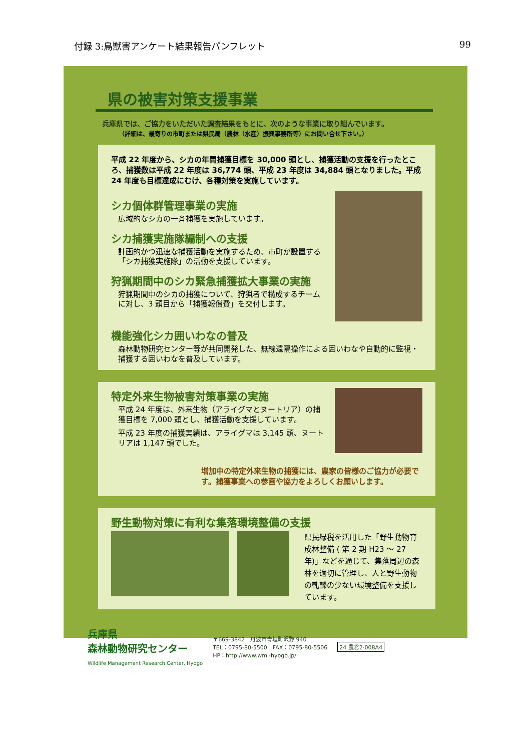付録 3:鳥獣害アンケート結果報告パンフレット 99
県の被害対策支援事業
兵庫県では、ご協力をいただいた調査結果をもとに、次のような事業に取り組んでいます。
（詳細は、最寄りの市町または県民局（農林（水産）振興事務所等）にお問い合せ下さい。）
平成 22 年度から、シカの年間捕獲目標を 30,000 頭とし、捕獲活動の支援を行ったところ、捕獲数は平成 22 年度は 36,774 頭、平成 23 年度は 34,884 頭となりました。平成 24 年度も目標達成にむけ、各種対策を実施しています。
シカ個体群管理事業の実施
広域的なシカの一斉捕獲を実施しています。
シカ捕獲実施隊編制への支援
計画的かつ迅速な捕獲活動を実施するため、市町が設置する「シカ捕獲実施隊」の活動を支援しています。
狩猟期間中のシカ緊急捕獲拡大事業の実施
狩猟期間中のシカの捕獲について、狩猟者で構成するチームに対し、3 頭目から「捕獲報償費」を交付します。
機能強化シカ囲いわなの普及
森林動物研究センター等が共同開発した、無線遠隔操作による囲いわなや自動的に監視・捕獲する囲いわなを普及しています。
特定外来生物被害対策事業の実施
平成 24 年度は、外来生物（アライグマとヌートリア）の捕獲目標を 7,000 頭とし、捕獲活動を支援しています。
平成 23 年度の捕獲実績は、アライグマは 3,145 頭、ヌートリアは 1,147 頭でした。
増加中の特定外来生物の捕獲には、農家の皆様のご協力が必要です。捕獲事業への参画や協力をよろしくお願いします。
野生動物対策に有利な集落環境整備の支援
県民緑税を活用した「野生動物育成林整備 ( 第 2 期 H23 ～ 27 年)」などを通じて、集落周辺の森林を適切に管理し、人と野生動物の軋轢の少ない環境整備を支援しています。
兵庫県
森林動物研究センター
Wildlife Management Research Center, Hyogo
〒669-3842　丹波市青垣町沢野 940
TEL：0795-80-5500　FAX：0795-80-5506
HP：http://www.wmi-hyogo.jp/
24 農Ⓟ2-008A4